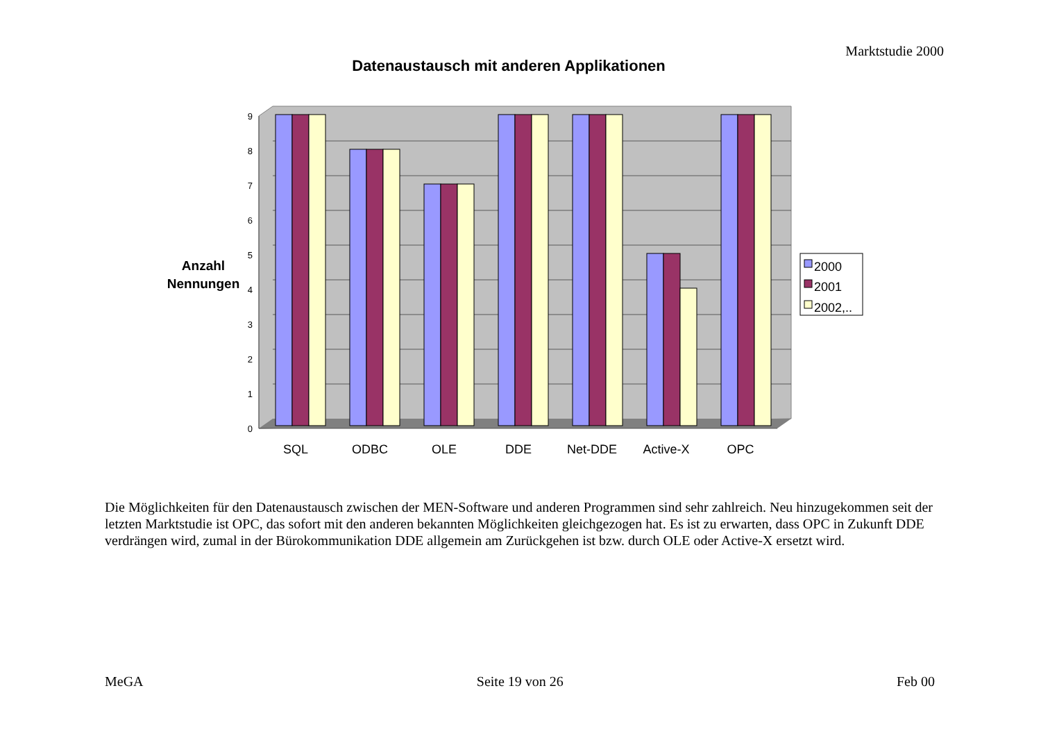Marktstudie 2000
Datenaustausch mit anderen Applikationen
Anzahl
Nennungen
0
1
2
3
4
5
6
7
8
9
2000
2001
2002,..
SQL
ODBC
OLE
DDE
Net-DDE
Active-X
OPC
Die Möglichkeiten für den Datenaustausch zwischen der MEN-Software und anderen Programmen sind sehr zahlreich. Neu hinzugekommen seit der letzten Marktstudie ist OPC, das sofort mit den anderen bekannten Möglichkeiten gleichgezogen hat. Es ist zu erwarten, dass OPC in Zukunft DDE verdrängen wird, zumal in der Bürokommunikation DDE allgemein am Zurückgehen ist bzw. durch OLE oder Active-X ersetzt wird.
MeGA Seite 19 von 26 Feb 00